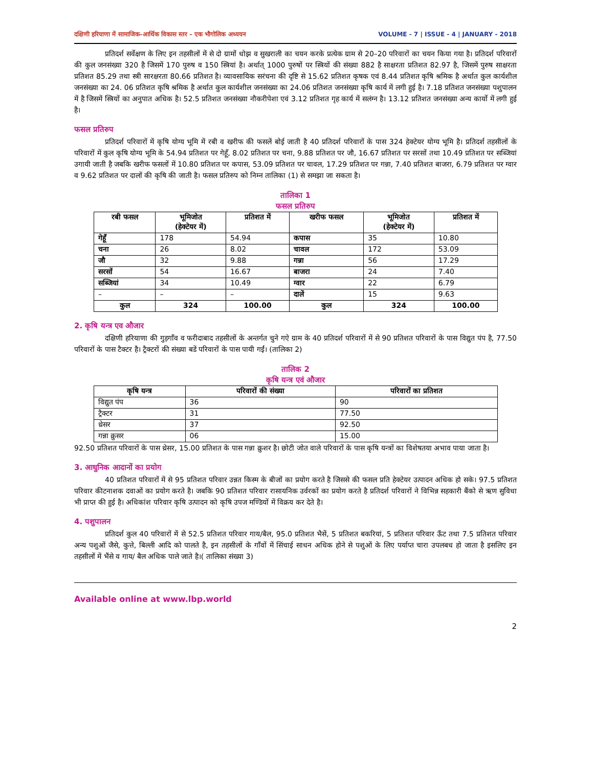दक्षिणी हरियाणा में सामाजिक–आर्थिक विकास स्तर – एक भौगोलिक अध्ययन VOLUME - 7 | ISSUE - 4 | JANUARY - 2018
प्रतिदर्श सर्वेक्षण के लिए इन तहसीलों में से दो ग्रामों धोझ व सुखराली का चयन करके प्रत्येक ग्राम से 20–20 परिवारों का चयन किया गया है। प्रतिदर्श परिवारों की कुल जनसंख्या 320 है जिसमें 170 पुरुष व 150 स्त्रियां है। अर्थात् 1000 पुरुषों पर स्त्रियों की संख्या 882 है साक्षरता प्रतिशत 82.97 है, जिसमें पुरुष साक्षरता प्रतिशत 85.29 तथा स्त्री सारक्षरता 80.66 प्रतिशत है। व्यावसायिक सरंचना की दृष्टि से 15.62 प्रतिशत कृषक एवं 8.44 प्रतिशत कृषि श्रमिक है अर्थात कुल कार्यशील जनसंख्या का 24. 06 प्रतिशत कृषि श्रमिक है अर्थात कुल कार्यशील जनसंख्या का 24.06 प्रतिशत जनसंख्या कृषि कार्य में लगी हुई है। 7.18 प्रतिशत जनसंख्या पशुपालन में है जिसमें स्त्रियों का अनुपात अधिक है। 52.5 प्रतिशत जनसंख्या नौकरीपेशा एवं 3.12 प्रतिशत गृह कार्य में सलंग्न है। 13.12 प्रतिशत जनसंख्या अन्य कार्यो में लगी हुई है।
फसल प्रतिरुप
प्रतिदर्श परिवारों में कृषि योग्य भूमि में रबी व खरीफ की फसलें बोई जाती है 40 प्रतिदर्श परिवारों के पास 324 हेक्टेयर योग्य भूमि है। प्रतिदर्श तहसीलों के परिवारों में कुल कृषि योग्य भूमि के 54.94 प्रतिशत पर गेहूँ, 8.02 प्रतिशत पर चना, 9.88 प्रतिशत पर जौ, 16.67 प्रतिशत पर सरसों तथा 10.49 प्रतिशत पर सब्जियां उगायी जाती है जबकि खरीफ फसलों में 10.80 प्रतिशत पर कपास, 53.09 प्रतिशत पर चावल, 17.29 प्रतिशत पर गन्ना, 7.40 प्रतिशत बाजरा, 6.79 प्रतिशत पर ग्वार व 9.62 प्रतिशत पर दालों की कृषि की जाती है। फसल प्रतिरुप को निम्न तालिका (1) से समझा जा सकता है।
तालिका 1
फसल प्रतिरुप
| रबी फसल | भूमिजोत (हेक्टेयर में) | प्रतिशत में | खरीफ फसल | भूमिजोत (हेक्टेयर में) | प्रतिशत में |
| --- | --- | --- | --- | --- | --- |
| गेहूँ | 178 | 54.94 | कपास | 35 | 10.80 |
| चना | 26 | 8.02 | चावल | 172 | 53.09 |
| जौ | 32 | 9.88 | गन्ना | 56 | 17.29 |
| सरसों | 54 | 16.67 | बाजरा | 24 | 7.40 |
| सब्जियां | 34 | 10.49 | ग्वार | 22 | 6.79 |
| – | – | – | दालें | 15 | 9.63 |
| कुल | 324 | 100.00 | कुल | 324 | 100.00 |
2. कृषि यन्त्र एव औजार
दक्षिणी हरियाणा की गुड़गाँव व फरीदाबाद तहसीलों के अन्तर्गत चुने गऐ ग्राम के 40 प्रतिदर्श परिवारों में से 90 प्रतिशत परिवारों के पास विद्युत पंप है, 77.50 परिवारों के पास टैक्टर है। ट्रैक्टरों की संख्या बडें परिवारों के पास पायी गईं। (तालिका 2)
तालिक 2
कृषि यन्त्र एवं औजार
| कृषि यन्त्र | परिवारों की संख्या | परिवारों का प्रतिशत |
| --- | --- | --- |
| विद्युत पंप | 36 | 90 |
| ट्रैक्टर | 31 | 77.50 |
| थ्रेसर | 37 | 92.50 |
| गन्ना क्रुसर | 06 | 15.00 |
92.50 प्रतिशत परिवारों के पास थ्रेसर, 15.00 प्रतिशत के पास गन्ना क्रुशर है। छोटी जोत वाले परिवारों के पास कृषि यन्त्रों का विशेषतया अभाव पाया जाता है।
3. आधुनिक आदानों का प्रयोग
40 प्रतिशत परिवारों में से 95 प्रतिशत परिवार उन्नत किस्म के बीजों का प्रयोग करते है जिससे की फसल प्रति हेक्टेयर उत्पादन अधिक हो सके। 97.5 प्रतिशत परिवार कीटनाशक दवाओं का प्रयोग करते है। जबकि 90 प्रतिशत परिवार रासायनिक उर्वरकों का प्रयोग करते है प्रतिदर्श परिवारों ने विभिन्न सहकारी बैंको से ऋण सुविधा भी प्राप्त की हुई है। अधिकांश परिवार कृषि उत्पादन को कृषि उपज मण्डियों में विक्रय कर देते है।
4. पशुपालन
प्रतिदर्श कुल 40 परिवारों में से 52.5 प्रतिशत परिवार गाय/बैल, 95.0 प्रतिशत भैसें, 5 प्रतिशत बकरियां, 5 प्रतिशत परिवार ऊँट तथा 7.5 प्रतिशत परिवार अन्य पशुओं जैसे, कुत्ते, बिल्ली आदि को पालते है, इन तहसीलों के गाँवों में सिंचाई साधन अधिक होने से पशुओं के लिए पर्याप्त चारा उपलबध हो जाता है इसलिए इन तहसीलों में भैंसे व गाय/ बैल अधिक पाले जाते है।( तालिका संख्या 3)
Available online at www.lbp.world
2